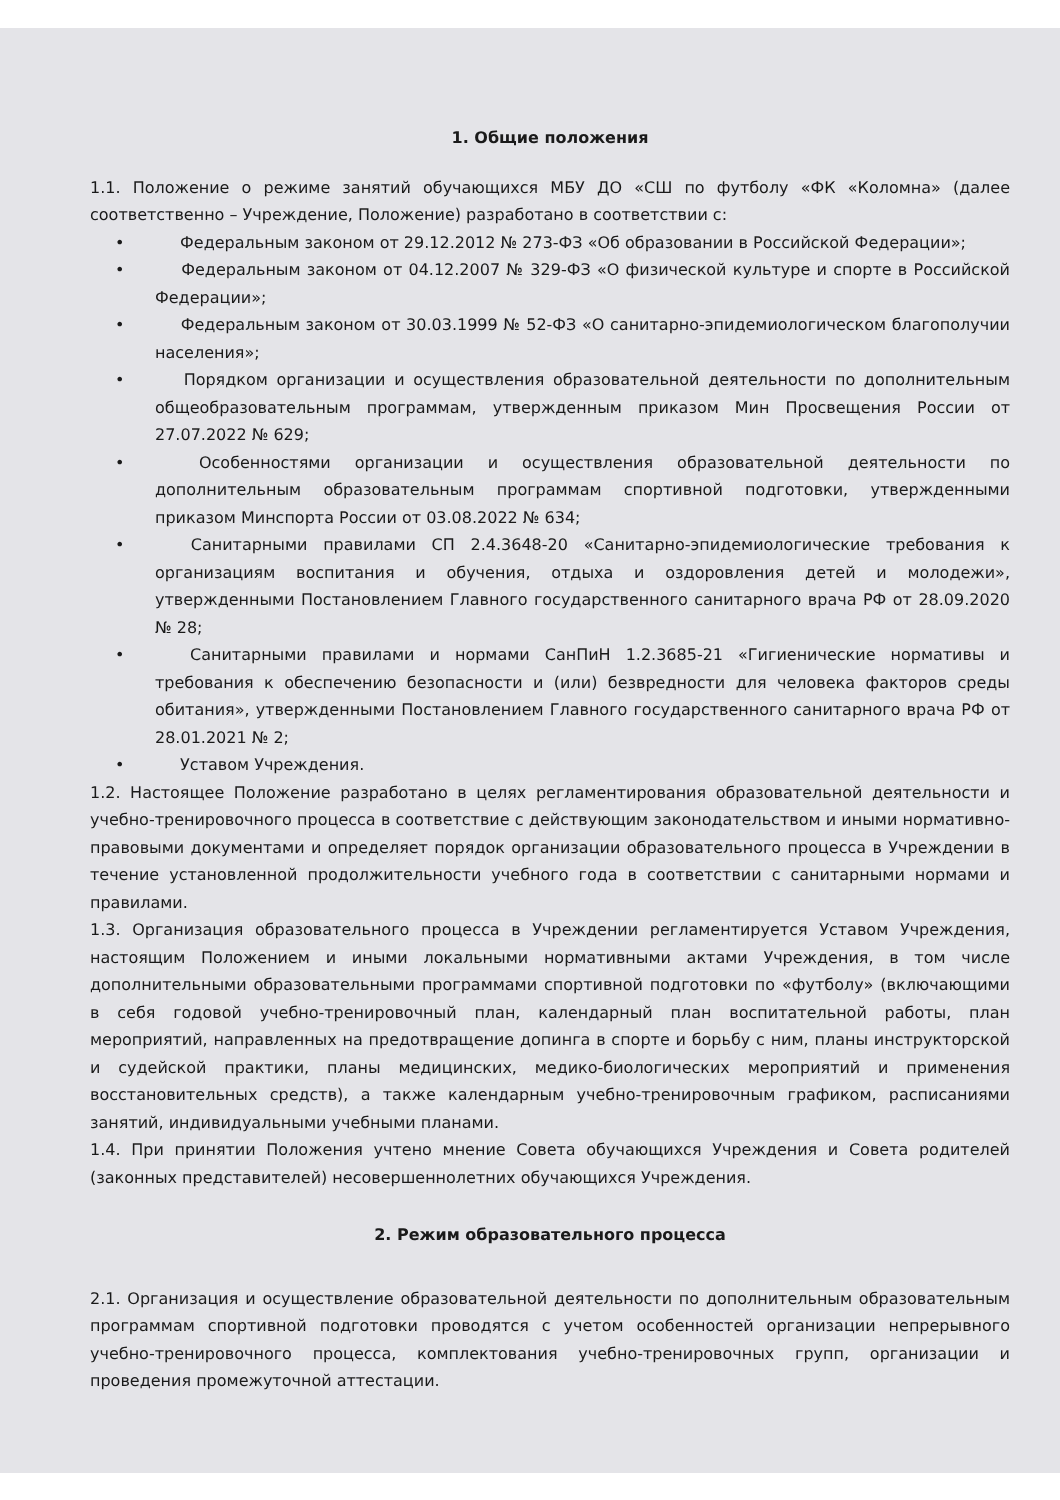1. Общие положения
1.1. Положение о режиме занятий обучающихся МБУ ДО «СШ по футболу «ФК «Коломна» (далее соответственно – Учреждение, Положение) разработано в соответствии с:
• Федеральным законом от 29.12.2012 № 273-ФЗ «Об образовании в Российской Федерации»;
• Федеральным законом от 04.12.2007 № 329-ФЗ «О физической культуре и спорте в Российской Федерации»;
• Федеральным законом от 30.03.1999 № 52-ФЗ «О санитарно-эпидемиологическом благополучии населения»;
• Порядком организации и осуществления образовательной деятельности по дополнительным общеобразовательным программам, утвержденным приказом Мин Просвещения России от 27.07.2022 № 629;
• Особенностями организации и осуществления образовательной деятельности по дополнительным образовательным программам спортивной подготовки, утвержденными приказом Минспорта России от 03.08.2022 № 634;
• Санитарными правилами СП 2.4.3648-20 «Санитарно-эпидемиологические требования к организациям воспитания и обучения, отдыха и оздоровления детей и молодежи», утвержденными Постановлением Главного государственного санитарного врача РФ от 28.09.2020 № 28;
• Санитарными правилами и нормами СанПиН 1.2.3685-21 «Гигиенические нормативы и требования к обеспечению безопасности и (или) безвредности для человека факторов среды обитания», утвержденными Постановлением Главного государственного санитарного врача РФ от 28.01.2021 № 2;
• Уставом Учреждения.
1.2. Настоящее Положение разработано в целях регламентирования образовательной деятельности и учебно-тренировочного процесса в соответствие с действующим законодательством и иными нормативно-правовыми документами и определяет порядок организации образовательного процесса в Учреждении в течение установленной продолжительности учебного года в соответствии с санитарными нормами и правилами.
1.3. Организация образовательного процесса в Учреждении регламентируется Уставом Учреждения, настоящим Положением и иными локальными нормативными актами Учреждения, в том числе дополнительными образовательными программами спортивной подготовки по «футболу» (включающими в себя годовой учебно-тренировочный план, календарный план воспитательной работы, план мероприятий, направленных на предотвращение допинга в спорте и борьбу с ним, планы инструкторской и судейской практики, планы медицинских, медико-биологических мероприятий и применения восстановительных средств), а также календарным учебно-тренировочным графиком, расписаниями занятий, индивидуальными учебными планами.
1.4. При принятии Положения учтено мнение Совета обучающихся Учреждения и Совета родителей (законных представителей) несовершеннолетних обучающихся Учреждения.
2. Режим образовательного процесса
2.1. Организация и осуществление образовательной деятельности по дополнительным образовательным программам спортивной подготовки проводятся с учетом особенностей организации непрерывного учебно-тренировочного процесса, комплектования учебно-тренировочных групп, организации и проведения промежуточной аттестации.